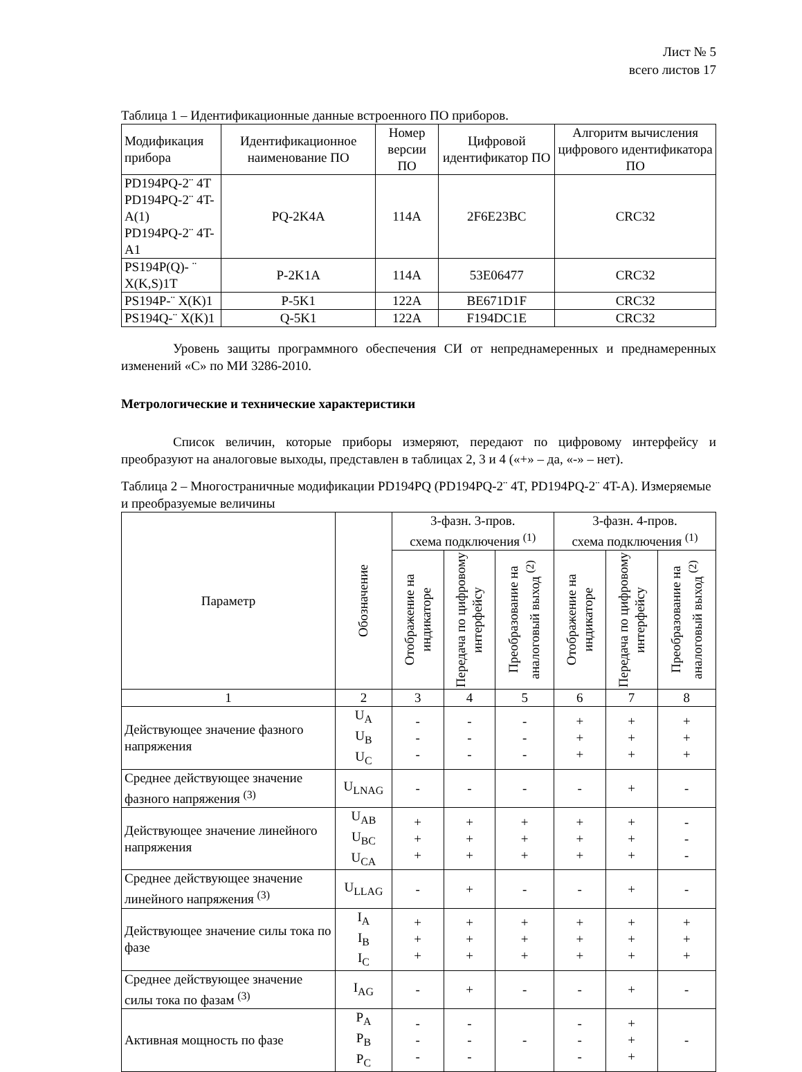Лист № 5
всего листов 17
Таблица 1 – Идентификационные данные встроенного ПО приборов.
| Модификация прибора | Идентификационное наименование ПО | Номер версии ПО | Цифровой идентификатор ПО | Алгоритм вычисления цифрового идентификатора ПО |
| --- | --- | --- | --- | --- |
| PD194PQ-2¨ 4T PD194PQ-2¨ 4T-A(1) PD194PQ-2¨ 4T-A1 | PQ-2K4A | 114A | 2F6E23BC | CRC32 |
| PS194P(Q)- ¨ X(K,S)1T | P-2K1A | 114A | 53E06477 | CRC32 |
| PS194P-¨ X(K)1 | P-5K1 | 122A | BE671D1F | CRC32 |
| PS194Q-¨ X(K)1 | Q-5K1 | 122A | F194DC1E | CRC32 |
Уровень защиты программного обеспечения СИ от непреднамеренных и преднамеренных изменений «С» по МИ 3286-2010.
Метрологические и технические характеристики
Список величин, которые приборы измеряют, передают по цифровому интерфейсу и преобразуют на аналоговые выходы, представлен в таблицах 2, 3 и 4 («+» – да, «-» – нет).
Таблица 2 – Многостраничные модификации PD194PQ (PD194PQ-2¨ 4T, PD194PQ-2¨ 4T-A). Измеряемые и преобразуемые величины
| Параметр | Обозначение | 3-фазн. 3-пров. схема подключения <sup>(1)</sup> | | | 3-фазн. 4-пров. схема подключения <sup>(1)</sup> | | |
| --- | --- | --- | --- | --- | --- | --- | --- |
| | | Отображение на индикаторе | Передача по цифровому интерфейсу | Преобразование на аналоговый выход <sup>(2)</sup> | Отображение на индикаторе | Передача по цифровому интерфейсу | Преобразование на аналоговый выход <sup>(2)</sup> |
| 1 | 2 | 3 | 4 | 5 | 6 | 7 | 8 |
| Действующее значение фазного напряжения | U<sub>A</sub> U<sub>B</sub> U<sub>C</sub> | - - - | - - - | - - - | + + + | + + + | + + + |
| Среднее действующее значение фазного напряжения <sup>(3)</sup> | U<sub>LNAG</sub> | - | - | - | - | + | - |
| Действующее значение линейного напряжения | U<sub>AB</sub> U<sub>BC</sub> U<sub>CA</sub> | + + + | + + + | + + + | + + + | + + + | - - - |
| Среднее действующее значение линейного напряжения <sup>(3)</sup> | U<sub>LLAG</sub> | - | + | - | - | + | - |
| Действующее значение силы тока по фазе | I<sub>A</sub> I<sub>B</sub> I<sub>C</sub> | + + + | + + + | + + + | + + + | + + + | + + + |
| Среднее действующее значение силы тока по фазам <sup>(3)</sup> | I<sub>AG</sub> | - | + | - | - | + | - |
| Активная мощность по фазе | P<sub>A</sub> P<sub>B</sub> P<sub>C</sub> | - - - | - - - | - | - - - | + + + | - |